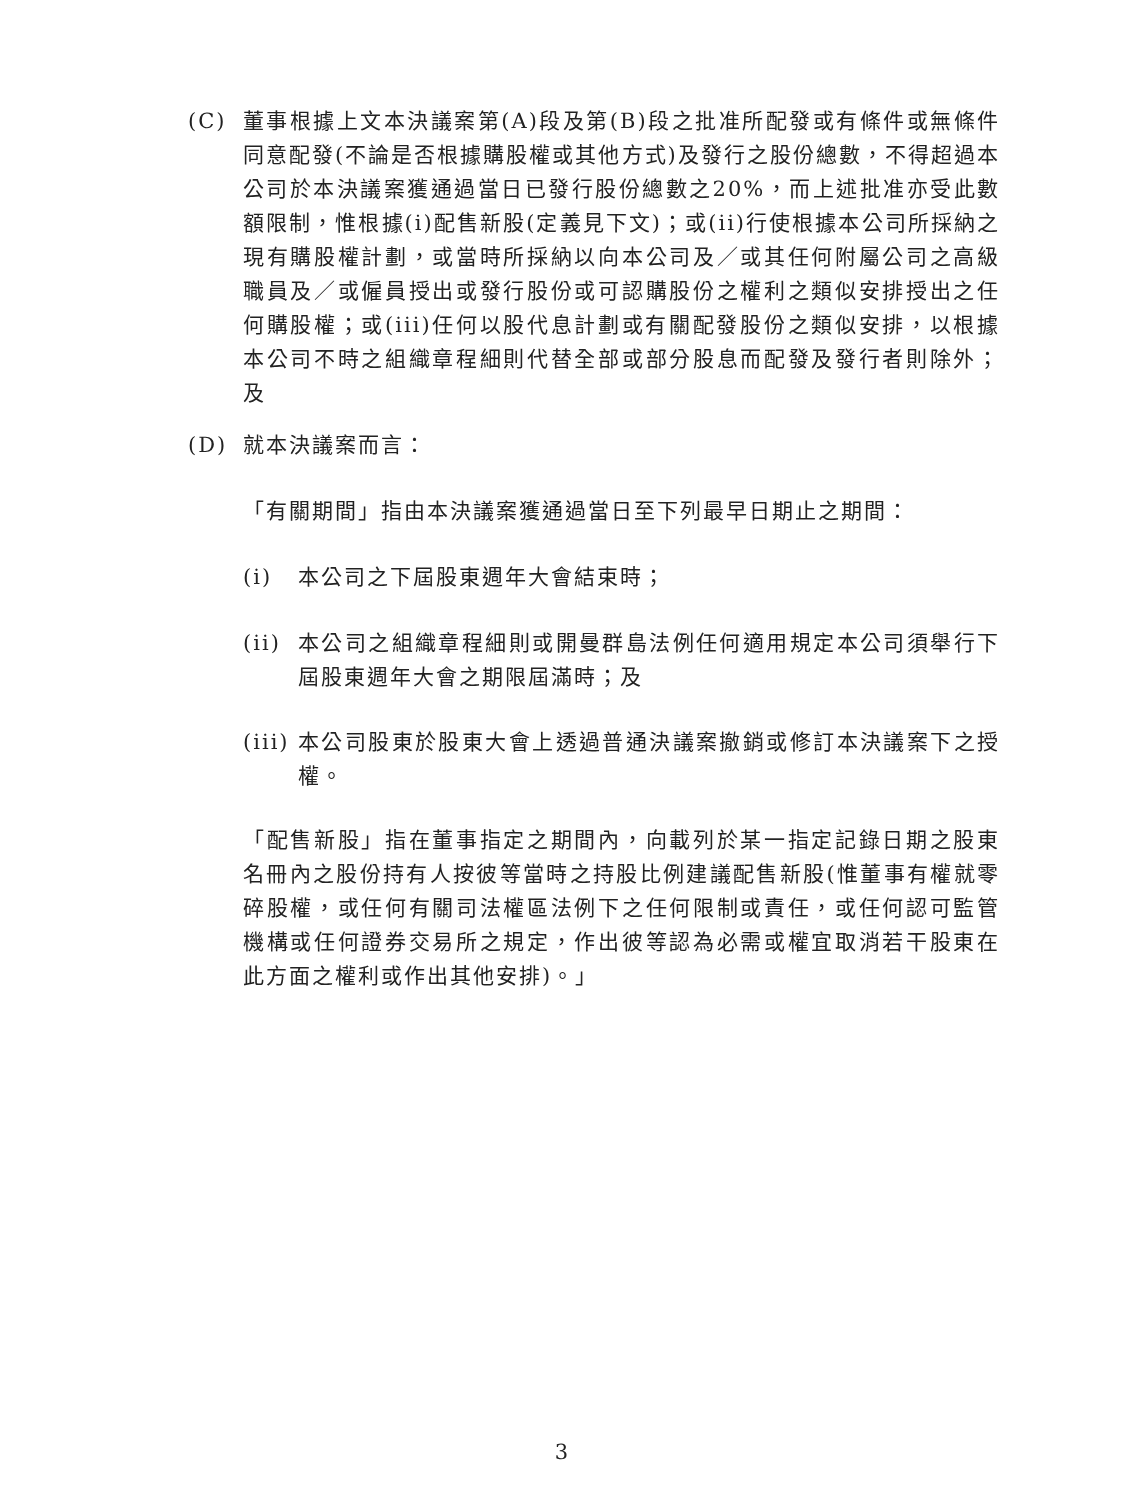(C) 董事根據上文本決議案第(A)段及第(B)段之批准所配發或有條件或無條件同意配發(不論是否根據購股權或其他方式)及發行之股份總數，不得超過本公司於本決議案獲通過當日已發行股份總數之20%，而上述批准亦受此數額限制，惟根據(i)配售新股(定義見下文)；或(ii)行使根據本公司所採納之現有購股權計劃，或當時所採納以向本公司及／或其任何附屬公司之高級職員及／或僱員授出或發行股份或可認購股份之權利之類似安排授出之任何購股權；或(iii)任何以股代息計劃或有關配發股份之類似安排，以根據本公司不時之組織章程細則代替全部或部分股息而配發及發行者則除外；及
(D) 就本決議案而言：
「有關期間」指由本決議案獲通過當日至下列最早日期止之期間：
(i) 本公司之下屆股東週年大會結束時；
(ii) 本公司之組織章程細則或開曼群島法例任何適用規定本公司須舉行下屆股東週年大會之期限屆滿時；及
(iii) 本公司股東於股東大會上透過普通決議案撤銷或修訂本決議案下之授權。
「配售新股」指在董事指定之期間內，向載列於某一指定記錄日期之股東名冊內之股份持有人按彼等當時之持股比例建議配售新股(惟董事有權就零碎股權，或任何有關司法權區法例下之任何限制或責任，或任何認可監管機構或任何證券交易所之規定，作出彼等認為必需或權宜取消若干股東在此方面之權利或作出其他安排)。」
3